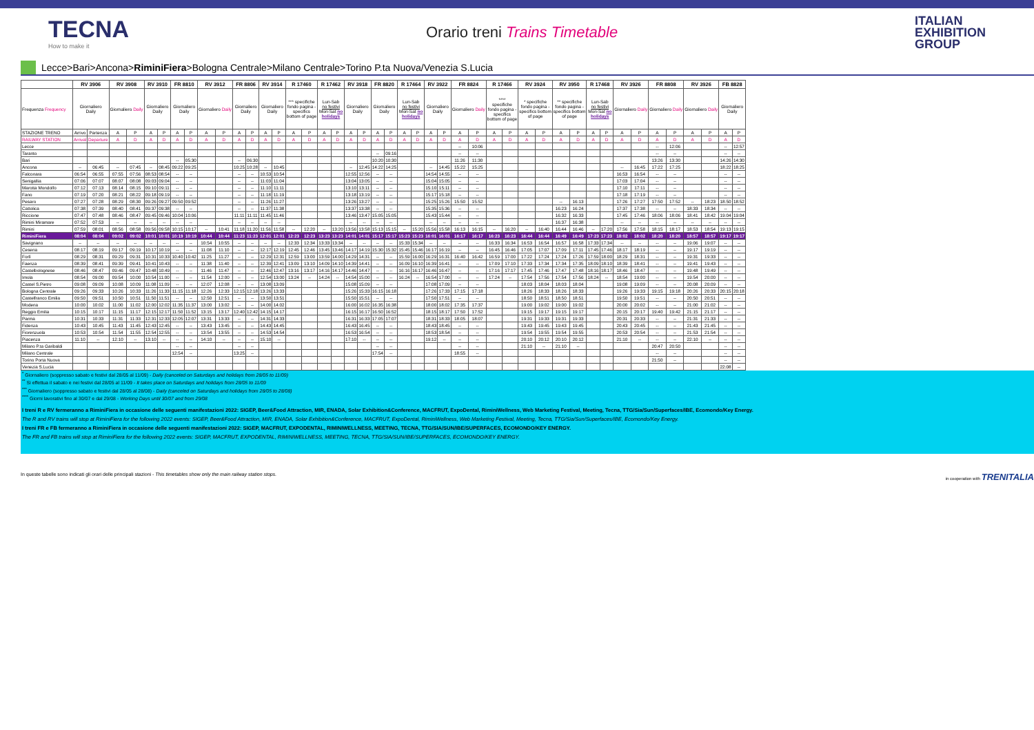TECNA
How to make it
Orario treni Trains Timetable
ITALIAN
EXHIBITION
GROUP
Lecce>Bari>Ancona> RiminiFiera >Bologna Centrale>Milano Centrale>Torino P.ta Nuova/Venezia S.Lucia
| | RV 3906 | | RV 3908 | | RV 3910 | | FR 8810 | | RV 3912 | | FR 8806 | | RV 3914 | | R 17460 | | R 17462 | | RV 3918 | | FR 8820 | | R 17464 | | RV 3922 | | FR 8824 | | R 17466 | | RV 3924 | | RV 3950 | | R 17468 | | RV 3926 | | FR 8808 | | RV 3926 | | FB 8828 | |
| --- | --- | --- | --- | --- | --- | --- | --- | --- | --- | --- | --- | --- | --- | --- | --- | --- | --- | --- | --- | --- | --- | --- | --- | --- | --- | --- | --- | --- | --- | --- | --- | --- | --- | --- | --- | --- | --- | --- | --- | --- | --- | --- | --- | --- |
| Frequenza Frequency | Giornaliero Daily | | Giornaliero Daily | | Giornaliero Daily | | Giornaliero Daily | | Giornaliero Daily | | Giornaliero Daily | | Giornaliero Daily | | *** specifiche fondo pagina - specifics bottom of page | | Lun-Sab no festivi Mon-Sat no holidays | | Giornaliero Daily | | Giornaliero Daily | | Lun-Sab no festivi Mon-Sat no holidays | | Giornaliero Daily | | Giornaliero Daily | | **** specifiche fondo pagina - specifics bottom of page | | * specifiche fondo pagina - specifics bottom of page | | ** specifiche fondo pagina - specifics bottom of page | | Lun-Sab no festivi Mon-Sat no holidays | | Giornaliero Daily | | Giornaliero Daily | | Giornaliero Daily | | Giornaliero Daily | |
| STAZIONE TRENO | Arrivo | Partenza | A | P | A | P | A | P | A | P | A | P | A | P | A | P | A | P | A | P | A | P | A | P | A | P | A | P | A | P | A | P | A | P | A | P | A | P | A | P | A | P | A | P |
| RAILWAY STATION | Arrival | Departure | A | D | A | D | A | D | A | D | A | D | A | D | A | D | A | D | A | D | A | D | A | D | A | D | A | D | A | D | A | D | A | D | A | D | A | D | A | D | A | D | A | D |
| Lecce | | | | | | | | | | | | | | | | | | | | | | | | | | | -- | 10:06 | | | | | | | | | | | -- | 12:06 | | | -- | 12:57 |
| Taranto | | | | | | | | | | | | | | | | | | | | | -- | 09:16 | | | | | -- | -- | | | | | | | | | | | -- | -- | | | -- | -- |
| Bari | | | | | | | -- | 05:30 | | | -- | 06:30 | | | | | | | | | 10:20 | 10:30 | | | | | 11:26 | 11:30 | | | | | | | | | | | 13:26 | 13:30 | | | 14:26 | 14:30 |
| Ancona | -- | 06:45 | -- | 07:45 | -- | 08:45 | 09:22 | 09:25 | | | 10:25 | 10:28 | -- | 10:45 | | | | | -- | 12:45 | 14:22 | 14:25 | | | -- | 14:45 | 15:22 | 15:25 | | | | | | | | | -- | 16:45 | 17:22 | 17:25 | | | 18:22 | 18:25 |
| Falconara | 06:54 | 06:55 | 07:55 | 07:56 | 08:53 | 08:54 | -- | -- | | | -- | -- | 10:53 | 10:54 | | | | | 12:55 | 12:56 | -- | -- | | | 14:54 | 14:55 | -- | -- | | | | | | | | | 16:53 | 16:54 | -- | -- | | | -- | -- |
| Senigallia | 07:06 | 07:07 | 08:07 | 08:08 | 09:03 | 09:04 | -- | -- | | | -- | -- | 11:03 | 11:04 | | | | | 13:04 | 13:05 | -- | -- | | | 15:04 | 15:05 | -- | -- | | | | | | | | | 17:03 | 17:04 | -- | -- | | | -- | -- |
| Marotta Mondolfo | 07:12 | 07:13 | 08:14 | 08:15 | 09:10 | 09:11 | -- | -- | | | -- | -- | 11:10 | 11:11 | | | | | 13:10 | 13:11 | -- | -- | | | 15:10 | 15:11 | -- | -- | | | | | | | | | 17:10 | 17:11 | -- | -- | | | -- | -- |
| Fano | 07:19 | 07:20 | 08:21 | 08:22 | 09:18 | 09:19 | -- | -- | | | -- | -- | 11:18 | 11:19 | | | | | 13:18 | 13:19 | -- | -- | | | 15:17 | 15:18 | -- | -- | | | | | | | | | 17:18 | 17:19 | -- | -- | | | -- | -- |
| Pesaro | 07:27 | 07:28 | 08:29 | 08:30 | 09:26 | 09:27 | 09:50 | 09:52 | | | -- | -- | 11:26 | 11:27 | | | | | 13:26 | 13:27 | -- | -- | | | 15:25 | 15:26 | 15:50 | 15:52 | | | | | -- | 16:13 | | | 17:26 | 17:27 | 17:50 | 17:52 | -- | 18:23 | 18:50 | 18:52 |
| Cattolica | 07:38 | 07:39 | 08:40 | 08:41 | 09:37 | 09:38 | -- | -- | | | -- | -- | 11:37 | 11:38 | | | | | 13:37 | 13:38 | -- | -- | | | 15:35 | 15:36 | -- | -- | | | | | 16:23 | 16:24 | | | 17:37 | 17:38 | -- | -- | 18:33 | 18:34 | -- | -- |
| Riccione | 07:47 | 07:48 | 08:46 | 08:47 | 09:45 | 09:46 | 10:04 | 10:06 | | | 11:11 | 11:11 | 11:45 | 11:46 | | | | | 13:46 | 13:47 | 15:05 | 15:05 | | | 15:43 | 15:44 | -- | -- | | | | | 16:32 | 16:33 | | | 17:45 | 17:46 | 18:06 | 18:06 | 18:41 | 18:42 | 19:04 | 19:04 |
| Rimini Miramare | 07:52 | 07:53 | -- | -- | -- | -- | -- | -- | | | -- | -- | -- | -- | | | | | -- | -- | -- | -- | | | -- | -- | -- | -- | | | | | 16:37 | 16:38 | | | -- | -- | -- | -- | -- | -- | -- | -- |
| Rimini | 07:59 | 08:01 | 08:56 | 08:58 | 09:56 | 09:58 | 10:15 | 10:17 | -- | 10:41 | 11:18 | 11:20 | 11:56 | 11:58 | -- | 12:20 | -- | 13:20 | 13:56 | 13:58 | 15:13 | 15:15 | -- | 15:20 | 15:56 | 15:58 | 16:13 | 16:15 | -- | 16:20 | -- | 16:40 | 16:44 | 16:46 | -- | 17:20 | 17:56 | 17:58 | 18:15 | 18:17 | 18:53 | 18:54 | 19:13 | 19:15 |
| RiminiFiera | 08:04 | 08:04 | 09:02 | 09:02 | 10:01 | 10:01 | 10:19 | 10:19 | 10:44 | 10:44 | 11:23 | 11:23 | 12:01 | 12:01 | 12:23 | 12:23 | 13:23 | 13:23 | 14:01 | 14:01 | 15:17 | 15:17 | 15:23 | 15:23 | 16:01 | 16:01 | 16:17 | 16:17 | 16:23 | 16:23 | 16:44 | 16:44 | 16:49 | 16:49 | 17:23 | 17:23 | 18:02 | 18:02 | 18:20 | 18:20 | 18:57 | 18:57 | 19:17 | 19:17 |
| Savignano | -- | -- | -- | -- | -- | -- | -- | -- | 10:54 | 10:55 | -- | -- | -- | -- | 12:33 | 12:34 | 13:33 | 13:34 | -- | -- | -- | -- | 15:33 | 15:34 | -- | -- | -- | -- | 16:33 | 16:34 | 16:53 | 16:54 | 16:57 | 16:58 | 17:33 | 17:34 | -- | -- | -- | -- | 19:06 | 19:07 | -- | -- |
| Cesena | 08:17 | 08:19 | 09:17 | 09:19 | 10:17 | 10:19 | -- | -- | 11:08 | 11:10 | -- | -- | 12:17 | 12:19 | 12:45 | 12:46 | 13:45 | 13:46 | 14:17 | 14:19 | 15:30 | 15:32 | 15:45 | 15:46 | 16:17 | 16:19 | -- | -- | 16:45 | 16:46 | 17:05 | 17:07 | 17:09 | 17:11 | 17:45 | 17:46 | 18:17 | 18:19 | -- | -- | 19:17 | 19:19 | -- | -- |
| Forlì | 08:29 | 08:31 | 09:29 | 09:31 | 10:31 | 10:33 | 10:40 | 10:42 | 11:25 | 11:27 | -- | -- | 12:29 | 12:31 | 12:59 | 13:00 | 13:59 | 14:00 | 14:29 | 14:31 | -- | -- | 15:59 | 16:00 | 16:29 | 16:31 | 16:40 | 16:42 | 16:59 | 17:00 | 17:22 | 17:24 | 17:24 | 17:26 | 17:59 | 18:00 | 18:29 | 18:31 | -- | -- | 19:31 | 19:33 | -- | -- |
| Faenza | 08:39 | 08:41 | 09:39 | 09:41 | 10:41 | 10:43 | -- | -- | 11:38 | 11:40 | -- | -- | 12:39 | 12:41 | 13:09 | 13:10 | 14:09 | 14:10 | 14:39 | 14:41 | -- | -- | 16:09 | 16:10 | 16:39 | 16:41 | -- | -- | 17:09 | 17:10 | 17:33 | 17:34 | 17:34 | 17:35 | 18:09 | 18:10 | 18:39 | 18:41 | -- | -- | 19:41 | 19:43 | -- | -- |
| Castelbolognese | 08:46 | 08:47 | 09:46 | 09:47 | 10:48 | 10:49 | -- | -- | 11:46 | 11:47 | -- | -- | 12:46 | 12:47 | 13:16 | 13:17 | 14:16 | 14:17 | 14:46 | 14:47 | -- | -- | 16:16 | 16:17 | 16:46 | 16:47 | -- | -- | 17:16 | 17:17 | 17:45 | 17:46 | 17:47 | 17:48 | 18:16 | 18:17 | 18:46 | 18:47 | -- | -- | 19:48 | 19:49 | -- | -- |
| Imola | 08:54 | 09:00 | 09:54 | 10:00 | 10:54 | 11:00 | -- | -- | 11:54 | 12:00 | -- | -- | 12:54 | 13:00 | 13:24 | -- | 14:24 | -- | 14:54 | 15:00 | -- | -- | 16:24 | -- | 16:54 | 17:00 | -- | -- | 17:24 | -- | 17:54 | 17:56 | 17:54 | 17:56 | 18:24 | -- | 18:54 | 19:00 | -- | -- | 19:54 | 20:00 | -- | -- |
| Castel S.Pietro | 09:08 | 09:09 | 10:08 | 10:09 | 11:08 | 11:09 | -- | -- | 12:07 | 12:08 | -- | -- | 13:08 | 13:09 | | | | | 15:08 | 15:09 | -- | -- | | | 17:08 | 17:09 | -- | -- | | | 18:03 | 18:04 | 18:03 | 18:04 | | | 19:08 | 19:09 | -- | -- | 20:08 | 20:09 | -- | -- |
| Bologna Centrale | 09:26 | 09:33 | 10:26 | 10:33 | 11:26 | 11:33 | 11:15 | 11:18 | 12:26 | 12:33 | 12:15 | 12:18 | 13:26 | 13:33 | | | | | 15:26 | 15:33 | 16:15 | 16:18 | | | 17:26 | 17:33 | 17:15 | 17:18 | | | 18:26 | 18:33 | 18:26 | 18:33 | | | 19:26 | 19:33 | 19:15 | 19:18 | 20:26 | 20:33 | 20:15 | 20:18 |
| Castelfranco Emilia | 09:50 | 09:51 | 10:50 | 10:51 | 11:50 | 11:51 | -- | -- | 12:50 | 12:51 | -- | -- | 13:50 | 13:51 | | | | | 15:50 | 15:51 | -- | -- | | | 17:50 | 17:51 | -- | -- | | | 18:50 | 18:51 | 18:50 | 18:51 | | | 19:50 | 19:51 | -- | -- | 20:50 | 20:51 | -- | -- |
| Modena | 10:00 | 10:02 | 11:00 | 11:02 | 12:00 | 12:02 | 11:35 | 11:37 | 13:00 | 13:02 | -- | -- | 14:00 | 14:02 | | | | | 16:00 | 16:02 | 16:35 | 16:38 | | | 18:00 | 18:02 | 17:35 | 17:37 | | | 19:00 | 19:02 | 19:00 | 19:02 | | | 20:00 | 20:02 | -- | -- | 21:00 | 21:02 | -- | -- |
| Reggio Emilia | 10:15 | 10:17 | 11:15 | 11:17 | 12:15 | 12:17 | 11:50 | 11:52 | 13:15 | 13:17 | 12:40 | 12:42 | 14:15 | 14:17 | | | | | 16:15 | 16:17 | 16:50 | 16:52 | | | 18:15 | 18:17 | 17:50 | 17:52 | | | 19:15 | 19:17 | 19:15 | 19:17 | | | 20:15 | 20:17 | 19:40 | 19:42 | 21:15 | 21:17 | -- | -- |
| Parma | 10:31 | 10:33 | 11:31 | 11:33 | 12:31 | 12:33 | 12:05 | 12:07 | 13:31 | 13:33 | -- | -- | 14:31 | 14:33 | | | | | 16:31 | 16:33 | 17:05 | 17:07 | | | 18:31 | 18:33 | 18:05 | 18:07 | | | 19:31 | 19:33 | 19:31 | 19:33 | | | 20:31 | 20:33 | -- | -- | 21:31 | 21:33 | -- | -- |
| Fidenza | 10:43 | 10:45 | 11:43 | 11:45 | 12:43 | 12:45 | -- | -- | 13:43 | 13:45 | -- | -- | 14:43 | 14:45 | | | | | 16:43 | 16:45 | -- | -- | | | 18:43 | 18:45 | -- | -- | | | 19:43 | 19:45 | 19:43 | 19:45 | | | 20:43 | 20:45 | -- | -- | 21:43 | 21:45 | -- | -- |
| Fiorenzuola | 10:53 | 10:54 | 11:54 | 11:55 | 12:54 | 12:55 | -- | -- | 13:54 | 13:55 | -- | -- | 14:53 | 14:54 | | | | | 16:53 | 16:54 | -- | -- | | | 18:53 | 18:54 | -- | -- | | | 19:54 | 19:55 | 19:54 | 19:55 | | | 20:53 | 20:54 | -- | -- | 21:53 | 21:54 | -- | -- |
| Piacenza | 11:10 | -- | 12:10 | -- | 13:10 | -- | -- | -- | 14:10 | -- | -- | -- | 15:10 | -- | | | | | 17:10 | -- | -- | -- | | | 19:12 | -- | -- | -- | | | 20:10 | 20:12 | 20:10 | 20:12 | | | 21:10 | -- | -- | -- | 22:10 | -- | -- | -- |
| Milano P.ta Garibaldi | | | | | | | -- | -- | | | -- | -- | | | | | | | | | -- | -- | | | | | -- | -- | | | 21:10 | -- | 21:10 | -- | | | | | 20:47 | 20:50 | | | -- | -- |
| Milano Centrale | | | | | | | 12:54 | -- | | | 13:25 | -- | | | | | | | | | 17:54 | -- | | | | | 18:55 | -- | | | | | | | | | | | -- | -- | | | -- | -- |
| Torino Porta Nuova | | | | | | | | | | | | | | | | | | | | | | | | | | | | | | | | | | | | | | | 21:50 | -- | | | -- | -- |
| Venezia S.Lucia | | | | | | | | | | | | | | | | | | | | | | | | | | | | | | | | | | | | | | | | | | | 22:08 | -- |
<sup>*</sup> Giornaliero (soppresso sabato e festivi dal 28/05 al 11/09) - Daily (canceled on Saturdays and holidays from 28/05 to 11/09)
<sup>**</sup> Si effettua il sabato e nei festivi dal 28/05 al 11/09 - It takes place on Saturdays and holidays from 28/05 to 11/09
<sup>***</sup> Giornaliero (soppresso sabato e festivi dal 28/05 al 28/08) - Daily (canceled on Saturdays and holidays from 28/05 to 28/08)
<sup>****</sup> Giorni lavorativi fino al 30/07 e dal 29/08 - Working Days until 30/07 and from 29/08
I treni R e RV fermeranno a RiminiFiera in occasione delle seguenti manifestazioni 2022: SIGEP, Beer&Food Attraction, MIR, ENADA, Solar Exhibition&Conference, MACFRUT, ExpoDental, RiminiWellness, Web Marketing Festival, Meeting, Tecna, TTG/Sia/Sun/Superfaces/IBE, Ecomondo/Key Energy.
The R and RV trains will stop at RiminiFiera for the following 2022 events: SIGEP, Beer&Food Attraction, MIR, ENADA, Solar Exhibition&Conference, MACFRUT, ExpoDental, RiminiWellness, Web Marketing Festival, Meeting, Tecna, TTG/Sia/Sun/Superfaces/IBE, Ecomondo/Key Energy.
I treni FR e FB fermeranno a RiminiFiera in occasione delle seguenti manifestazioni 2022: SIGEP, MACFRUT, EXPODENTAL, RIMINIWELLNESS, MEETING, TECNA, TTG/SIA/SUN/IBE/SUPERFACES, ECOMONDO/KEY ENERGY.
The FR and FB trains will stop at RiminiFiera for the following 2022 events: SIGEP, MACFRUT, EXPODENTAL, RIMINIWELLNESS, MEETING, TECNA, TTG/SIA/SUN/IBE/SUPERFACES, ECOMONDO/KEY ENERGY.
In queste tabelle sono indicati gli orari delle principali stazioni - This timetables show only the main railway station stops.
in cooperation with TRENITALIA